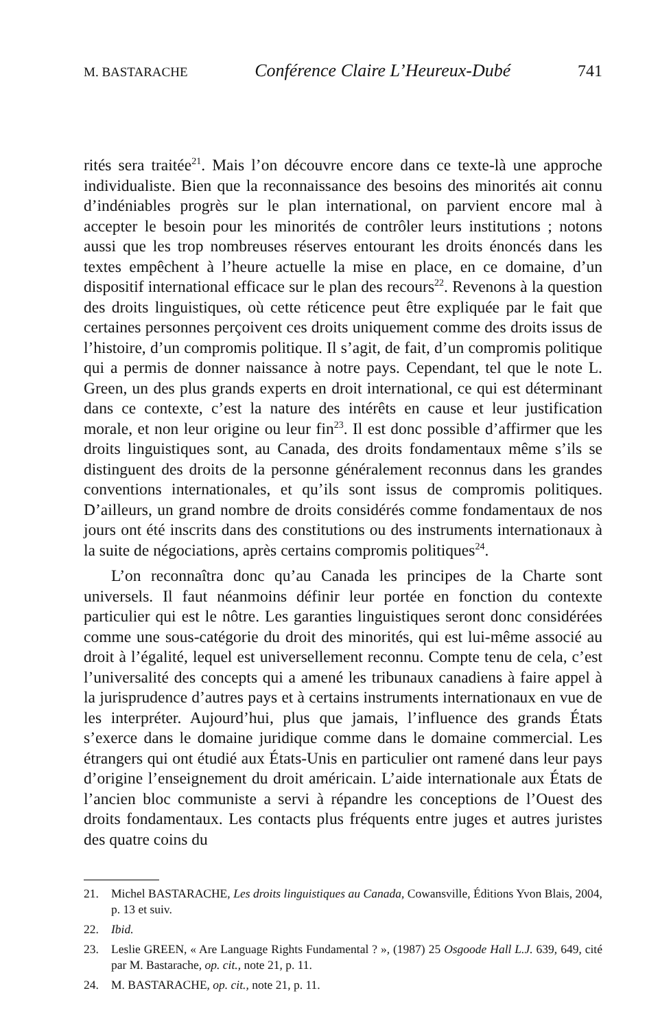M. BASTARACHE Conférence Claire L’Heureux-Dubé 741
rités sera traitée<sup>21</sup>. Mais l’on découvre encore dans ce texte-là une approche individualiste. Bien que la reconnaissance des besoins des minorités ait connu d’indéniables progrès sur le plan international, on parvient encore mal à accepter le besoin pour les minorités de contrôler leurs institutions ; notons aussi que les trop nombreuses réserves entourant les droits énoncés dans les textes empêchent à l’heure actuelle la mise en place, en ce domaine, d’un dispositif international efficace sur le plan des recours<sup>22</sup>. Revenons à la question des droits linguistiques, où cette réticence peut être expliquée par le fait que certaines personnes perçoivent ces droits uniquement comme des droits issus de l’histoire, d’un compromis politique. Il s’agit, de fait, d’un compromis politique qui a permis de donner naissance à notre pays. Cependant, tel que le note L. Green, un des plus grands experts en droit international, ce qui est déterminant dans ce contexte, c’est la nature des intérêts en cause et leur justification morale, et non leur origine ou leur fin<sup>23</sup>. Il est donc possible d’affirmer que les droits linguistiques sont, au Canada, des droits fondamentaux même s’ils se distinguent des droits de la personne généralement reconnus dans les grandes conventions internationales, et qu’ils sont issus de compromis politiques. D’ailleurs, un grand nombre de droits considérés comme fondamentaux de nos jours ont été inscrits dans des constitutions ou des instruments internationaux à la suite de négociations, après certains compromis politiques<sup>24</sup>.
L’on reconnaîtra donc qu’au Canada les principes de la Charte sont universels. Il faut néanmoins définir leur portée en fonction du contexte particulier qui est le nôtre. Les garanties linguistiques seront donc considérées comme une sous-catégorie du droit des minorités, qui est lui-même associé au droit à l’égalité, lequel est universellement reconnu. Compte tenu de cela, c’est l’universalité des concepts qui a amené les tribunaux canadiens à faire appel à la jurisprudence d’autres pays et à certains instruments internationaux en vue de les interpréter. Aujourd’hui, plus que jamais, l’influence des grands États s’exerce dans le domaine juridique comme dans le domaine commercial. Les étrangers qui ont étudié aux États-Unis en particulier ont ramené dans leur pays d’origine l’enseignement du droit américain. L’aide internationale aux États de l’ancien bloc communiste a servi à répandre les conceptions de l’Ouest des droits fondamentaux. Les contacts plus fréquents entre juges et autres juristes des quatre coins du
21. Michel BASTARACHE, Les droits linguistiques au Canada, Cowansville, Éditions Yvon Blais, 2004, p. 13 et suiv.
22. Ibid.
23. Leslie GREEN, « Are Language Rights Fundamental ? », (1987) 25 Osgoode Hall L.J. 639, 649, cité par M. Bastarache, op. cit., note 21, p. 11.
24. M. BASTARACHE, op. cit., note 21, p. 11.